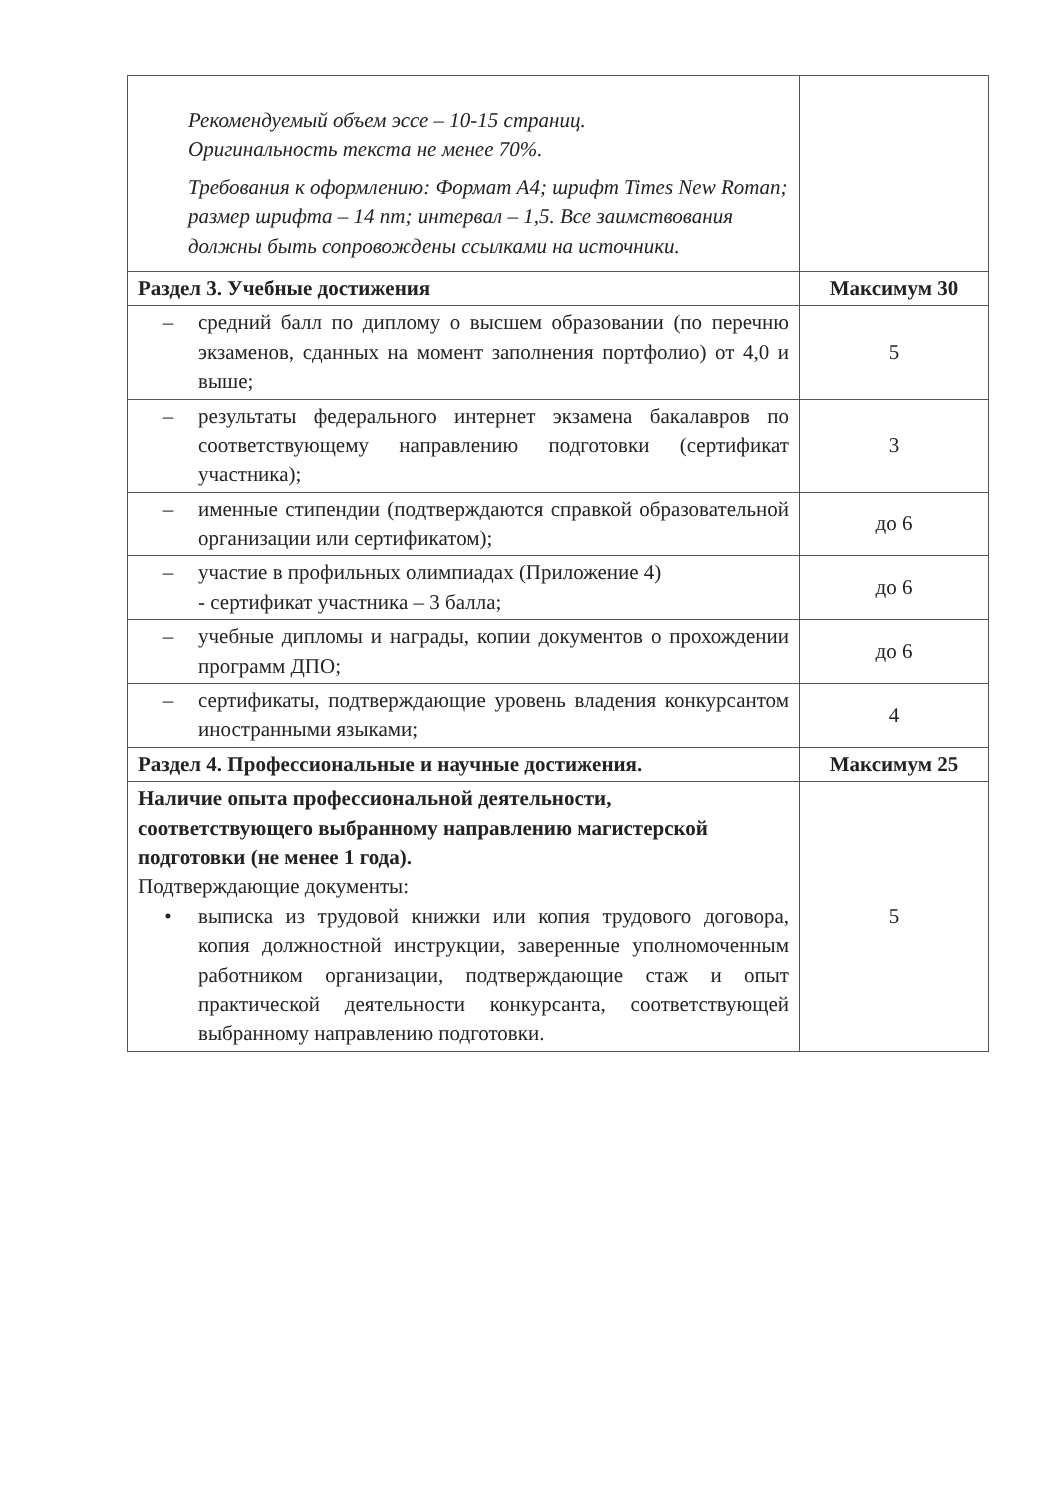| Рекомендуемый объем эссе – 10-15 страниц. Оригинальность текста не менее 70%. Требования к оформлению: Формат А4; шрифт Times New Roman; размер шрифта – 14 пт; интервал – 1,5. Все заимствования должны быть сопровождены ссылками на источники. | |
| Раздел 3. Учебные достижения | Максимум 30 |
| – средний балл по диплому о высшем образовании (по перечню экзаменов, сданных на момент заполнения портфолио) от 4,0 и выше; | 5 |
| – результаты федерального интернет экзамена бакалавров по соответствующему направлению подготовки (сертификат участника); | 3 |
| – именные стипендии (подтверждаются справкой образовательной организации или сертификатом); | до 6 |
| – участие в профильных олимпиадах (Приложение 4) - сертификат участника – 3 балла; | до 6 |
| – учебные дипломы и награды, копии документов о прохождении программ ДПО; | до 6 |
| – сертификаты, подтверждающие уровень владения конкурсантом иностранными языками; | 4 |
| Раздел 4. Профессиональные и научные достижения. | Максимум 25 |
| Наличие опыта профессиональной деятельности, соответствующего выбранному направлению магистерской подготовки (не менее 1 года). Подтверждающие документы: • выписка из трудовой книжки или копия трудового договора, копия должностной инструкции, заверенные уполномоченным работником организации, подтверждающие стаж и опыт практической деятельности конкурсанта, соответствующей выбранному направлению подготовки. | 5 |